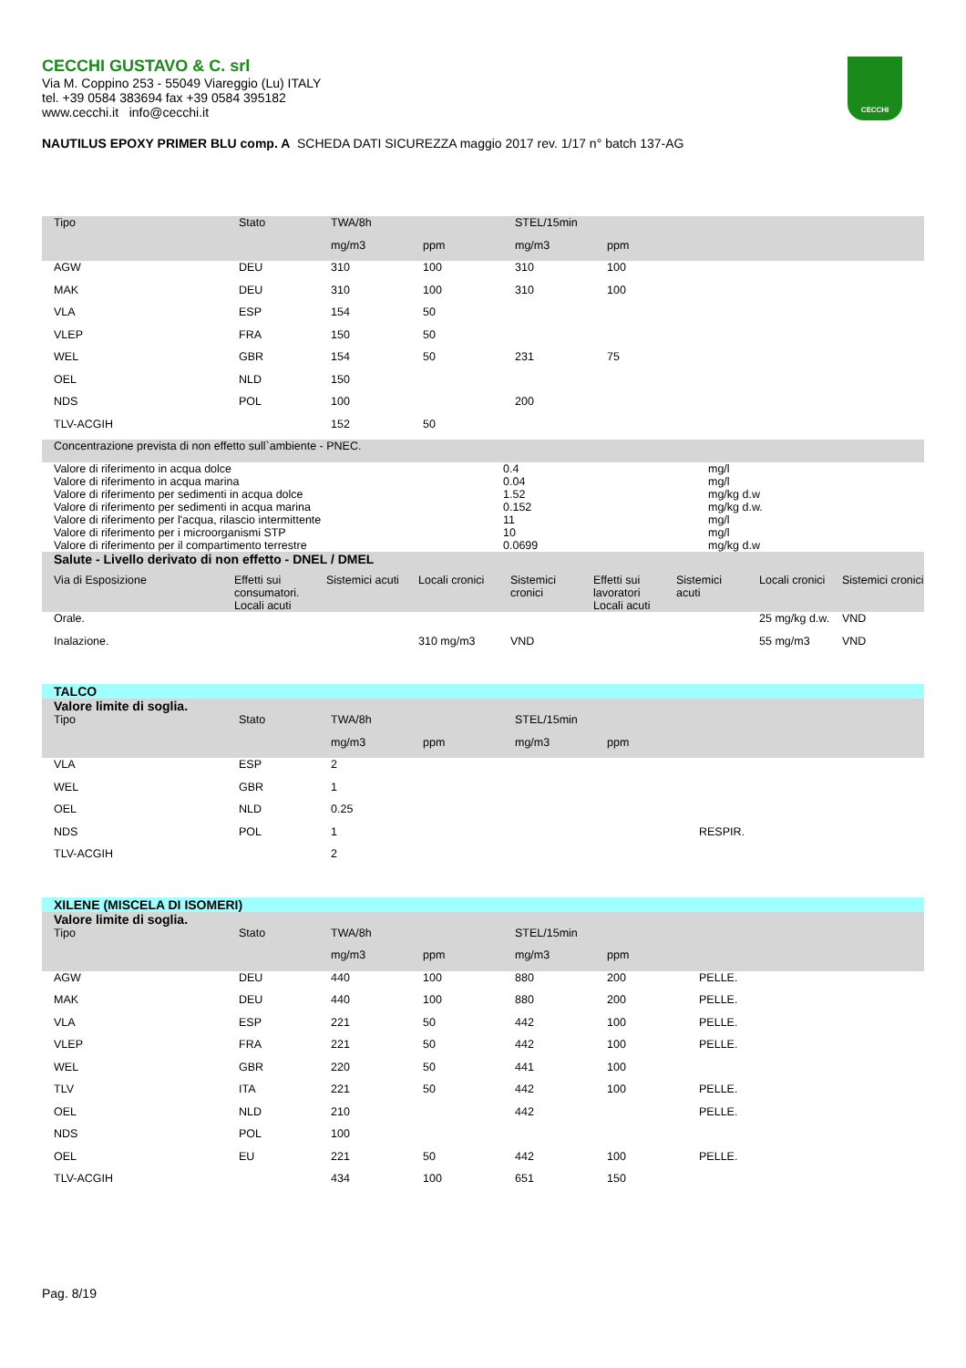CECCHI GUSTAVO & C. srl
Via M. Coppino 253 - 55049 Viareggio (Lu) ITALY
tel. +39 0584 383694 fax +39 0584 395182
www.cecchi.it info@cecchi.it
CECCHI
NAUTILUS EPOXY PRIMER BLU comp. A SCHEDA DATI SICUREZZA maggio 2017 rev. 1/17 n° batch 137-AG
| Tipo | Stato | TWA/8h | | STEL/15min | | |
| --- | --- | --- | --- | --- | --- | --- |
| | | mg/m3 | ppm | mg/m3 | ppm | |
| AGW | DEU | 310 | 100 | 310 | 100 | |
| MAK | DEU | 310 | 100 | 310 | 100 | |
| VLA | ESP | 154 | 50 | | | |
| VLEP | FRA | 150 | 50 | | | |
| WEL | GBR | 154 | 50 | 231 | 75 | |
| OEL | NLD | 150 | | | | |
| NDS | POL | 100 | | 200 | | |
| TLV-ACGIH | | 152 | 50 | | | |
| Concentrazione prevista di non effetto sull`ambiente - PNEC. | | |
| Valore di riferimento in acqua dolce | 0.4 | mg/l |
| Valore di riferimento in acqua marina | 0.04 | mg/l |
| Valore di riferimento per sedimenti in acqua dolce | 1.52 | mg/kg d.w |
| Valore di riferimento per sedimenti in acqua marina | 0.152 | mg/kg d.w. |
| Valore di riferimento per l'acqua, rilascio intermittente | 11 | mg/l |
| Valore di riferimento per i microorganismi STP | 10 | mg/l |
| Valore di riferimento per il compartimento terrestre | 0.0699 | mg/kg d.w |
| Salute - Livello derivato di non effetto - DNEL / DMEL | | | | | | | | |
| --- | --- | --- | --- | --- | --- | --- | --- | --- |
| Via di Esposizione | Effetti sui consumatori. Locali acuti | Sistemici acuti | Locali cronici | Sistemici cronici | Effetti sui lavoratori Locali acuti | Sistemici acuti | Locali cronici | Sistemici cronici |
| Orale. | | | | | | | 25 mg/kg d.w. | VND |
| Inalazione. | | | 310 mg/m3 | VND | | | 55 mg/m3 | VND |
| TALCO | | | | | | |
| Valore limite di soglia. | | | | | | |
| Tipo | Stato | TWA/8h | | STEL/15min | | |
| | | mg/m3 | ppm | mg/m3 | ppm | |
| VLA | ESP | 2 | | | | |
| WEL | GBR | 1 | | | | |
| OEL | NLD | 0.25 | | | | |
| NDS | POL | 1 | | | | RESPIR. |
| TLV-ACGIH | | 2 | | | | |
| XILENE (MISCELA DI ISOMERI) | | | | | | |
| Valore limite di soglia. | | | | | | |
| Tipo | Stato | TWA/8h | | STEL/15min | | |
| | | mg/m3 | ppm | mg/m3 | ppm | |
| AGW | DEU | 440 | 100 | 880 | 200 | PELLE. |
| MAK | DEU | 440 | 100 | 880 | 200 | PELLE. |
| VLA | ESP | 221 | 50 | 442 | 100 | PELLE. |
| VLEP | FRA | 221 | 50 | 442 | 100 | PELLE. |
| WEL | GBR | 220 | 50 | 441 | 100 | |
| TLV | ITA | 221 | 50 | 442 | 100 | PELLE. |
| OEL | NLD | 210 | | 442 | | PELLE. |
| NDS | POL | 100 | | | | |
| OEL | EU | 221 | 50 | 442 | 100 | PELLE. |
| TLV-ACGIH | | 434 | 100 | 651 | 150 | |
Pag. 8/19